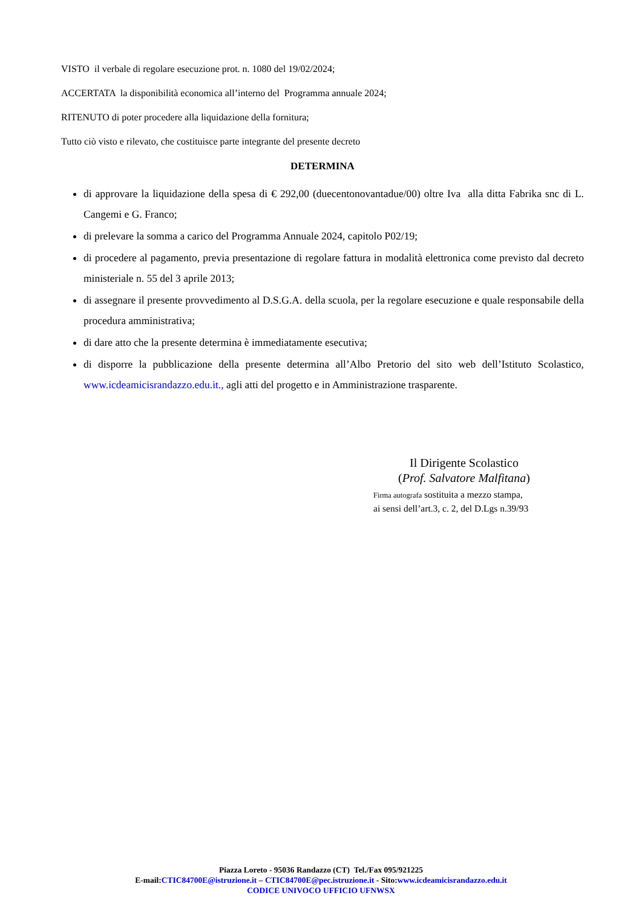VISTO il verbale di regolare esecuzione prot. n. 1080 del 19/02/2024;
ACCERTATA la disponibilità economica all’interno del Programma annuale 2024;
RITENUTO di poter procedere alla liquidazione della fornitura;
Tutto ciò visto e rilevato, che costituisce parte integrante del presente decreto
DETERMINA
di approvare la liquidazione della spesa di € 292,00 (duecentonovantadue/00) oltre Iva alla ditta Fabrika snc di L. Cangemi e G. Franco;
di prelevare la somma a carico del Programma Annuale 2024, capitolo P02/19;
di procedere al pagamento, previa presentazione di regolare fattura in modalità elettronica come previsto dal decreto ministeriale n. 55 del 3 aprile 2013;
di assegnare il presente provvedimento al D.S.G.A. della scuola, per la regolare esecuzione e quale responsabile della procedura amministrativa;
di dare atto che la presente determina è immediatamente esecutiva;
di disporre la pubblicazione della presente determina all’Albo Pretorio del sito web dell’Istituto Scolastico, www.icdeamicisrandazzo.edu.it., agli atti del progetto e in Amministrazione trasparente.
Il Dirigente Scolastico
(Prof. Salvatore Malfitana)
Firma autografa sostituita a mezzo stampa,
ai sensi dell’art.3, c. 2, del D.Lgs n.39/93
Piazza Loreto - 95036 Randazzo (CT) Tel./Fax 095/921225
E-mail:CTIC84700E@istruzione.it – CTIC84700E@pec.istruzione.it - Sito:www.icdeamicisrandazzo.edu.it
CODICE UNIVOCO UFFICIO UFNWSX